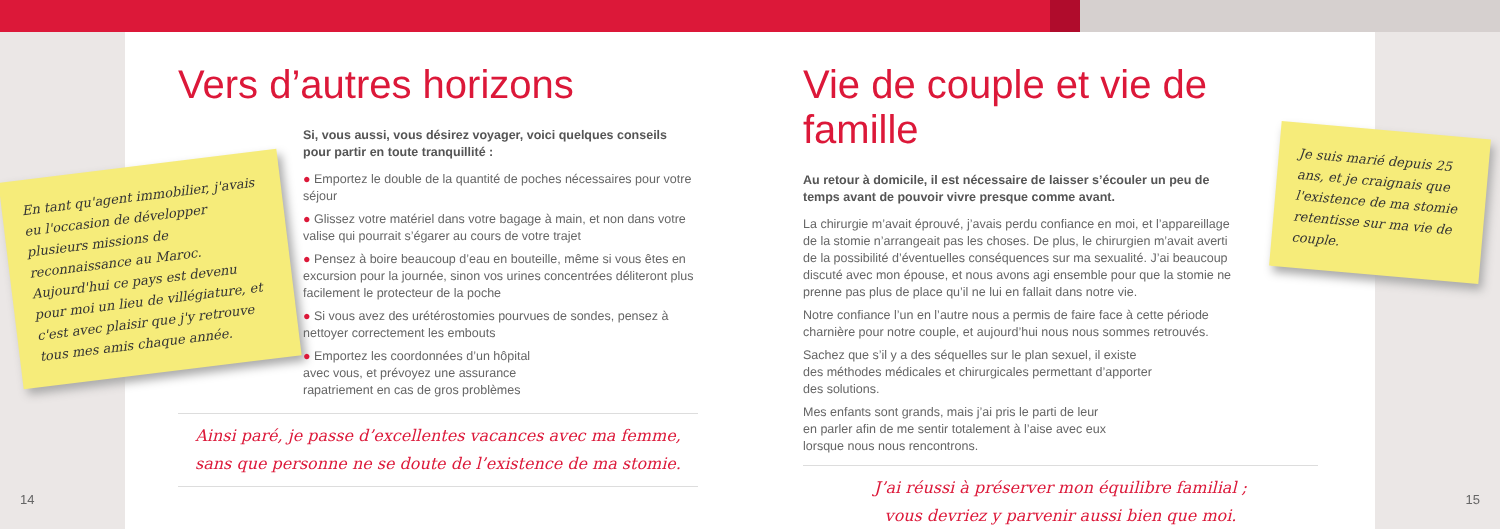En tant qu'agent immobilier, j'avais eu l'occasion de développer plusieurs missions de reconnaissance au Maroc. Aujourd'hui ce pays est devenu pour moi un lieu de villégiature, et c'est avec plaisir que j'y retrouve tous mes amis chaque année.
Je suis marié depuis 25 ans, et je craignais que l'existence de ma stomie retentisse sur ma vie de couple.
Vers d’autres horizons
Si, vous aussi, vous désirez voyager, voici quelques conseils pour partir en toute tranquillité :
● Emportez le double de la quantité de poches nécessaires pour votre séjour
● Glissez votre matériel dans votre bagage à main, et non dans votre valise qui pourrait s’égarer au cours de votre trajet
● Pensez à boire beaucoup d’eau en bouteille, même si vous êtes en excursion pour la journée, sinon vos urines concentrées déliteront plus facilement le protecteur de la poche
● Si vous avez des urétérostomies pourvues de sondes, pensez à nettoyer correctement les embouts
● Emportez les coordonnées d’un hôpital avec vous, et prévoyez une assurance rapatriement en cas de gros problèmes
Ainsi paré, je passe d’excellentes vacances avec ma femme,
sans que personne ne se doute de l’existence de ma stomie.
Vie de couple et vie de famille
Au retour à domicile, il est nécessaire de laisser s’écouler un peu de temps avant de pouvoir vivre presque comme avant.
La chirurgie m’avait éprouvé, j’avais perdu confiance en moi, et l’appareillage de la stomie n’arrangeait pas les choses. De plus, le chirurgien m’avait averti de la possibilité d’éventuelles conséquences sur ma sexualité. J’ai beaucoup discuté avec mon épouse, et nous avons agi ensemble pour que la stomie ne prenne pas plus de place qu’il ne lui en fallait dans notre vie.
Notre confiance l’un en l’autre nous a permis de faire face à cette période charnière pour notre couple, et aujourd’hui nous nous sommes retrouvés.
Sachez que s’il y a des séquelles sur le plan sexuel, il existe des méthodes médicales et chirurgicales permettant d’apporter des solutions.
Mes enfants sont grands, mais j’ai pris le parti de leur en parler afin de me sentir totalement à l’aise avec eux lorsque nous nous rencontrons.
J’ai réussi à préserver mon équilibre familial ;
vous devriez y parvenir aussi bien que moi.
14 15